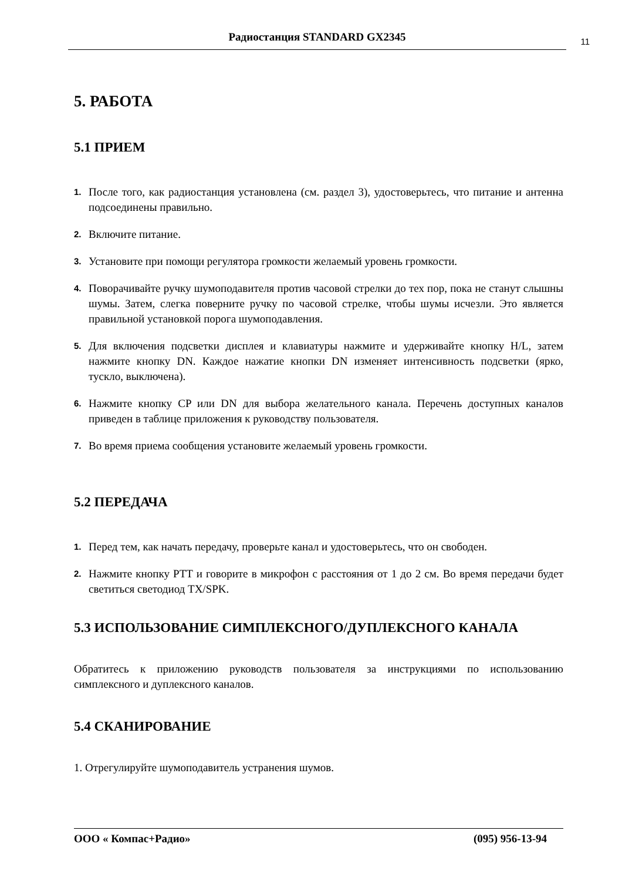Радиостанция STANDARD GX2345
11
5. РАБОТА
5.1 ПРИЕМ
1. После того, как радиостанция установлена (см. раздел 3), удостоверьтесь, что питание и антенна подсоединены правильно.
2. Включите питание.
3. Установите при помощи регулятора громкости желаемый уровень громкости.
4. Поворачивайте ручку шумоподавителя против часовой стрелки до тех пор, пока не станут слышны шумы. Затем, слегка поверните ручку по часовой стрелке, чтобы шумы исчезли. Это является правильной установкой порога шумоподавления.
5. Для включения подсветки дисплея и клавиатуры нажмите и удерживайте кнопку H/L, затем нажмите кнопку DN. Каждое нажатие кнопки DN изменяет интенсивность подсветки (ярко, тускло, выключена).
6. Нажмите кнопку CP или DN для выбора желательного канала. Перечень доступных каналов приведен в таблице приложения к руководству пользователя.
7. Во время приема сообщения установите желаемый уровень громкости.
5.2 ПЕРЕДАЧА
1. Перед тем, как начать передачу, проверьте канал и удостоверьтесь, что он свободен.
2. Нажмите кнопку PTT и говорите в микрофон с расстояния от 1 до 2 см. Во время передачи будет светиться светодиод TX/SPK.
5.3 ИСПОЛЬЗОВАНИЕ СИМПЛЕКСНОГО/ДУПЛЕКСНОГО КАНАЛА
Обратитесь к приложению руководств пользователя за инструкциями по использованию симплексного и дуплексного каналов.
5.4 СКАНИРОВАНИЕ
1. Отрегулируйте шумоподавитель устранения шумов.
ООО « Компас+Радио» (095) 956-13-94